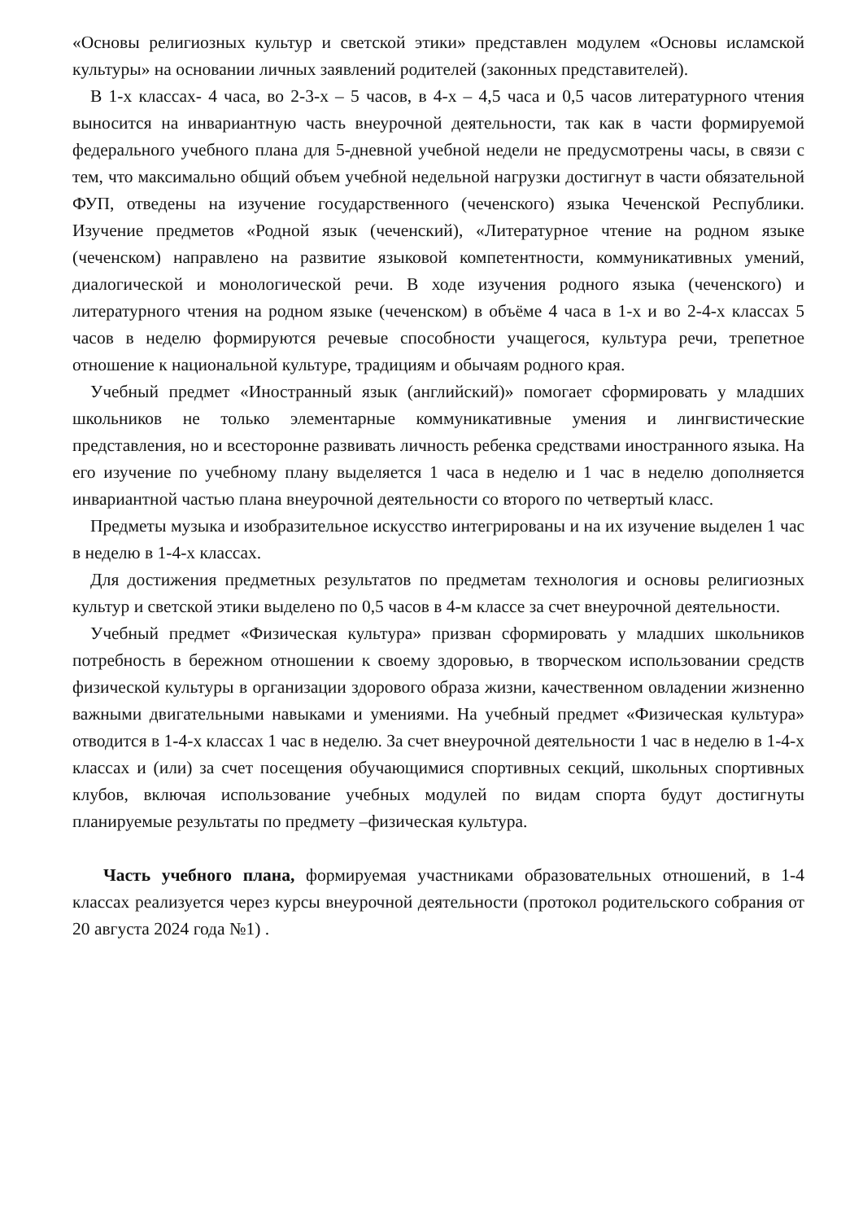«Основы религиозных культур и светской этики» представлен модулем «Основы исламской культуры» на основании личных заявлений родителей (законных представителей).
В 1-х классах- 4 часа, во 2-3-х – 5 часов, в 4-х – 4,5 часа и 0,5 часов литературного чтения выносится на инвариантную часть внеурочной деятельности, так как в части формируемой федерального учебного плана для 5-дневной учебной недели не предусмотрены часы, в связи с тем, что максимально общий объем учебной недельной нагрузки достигнут в части обязательной ФУП, отведены на изучение государственного (чеченского) языка Чеченской Республики. Изучение предметов «Родной язык (чеченский), «Литературное чтение на родном языке (чеченском) направлено на развитие языковой компетентности, коммуникативных умений, диалогической и монологической речи. В ходе изучения родного языка (чеченского) и литературного чтения на родном языке (чеченском) в объёме 4 часа в 1-х и во 2-4-х классах 5 часов в неделю формируются речевые способности учащегося, культура речи, трепетное отношение к национальной культуре, традициям и обычаям родного края.
Учебный предмет «Иностранный язык (английский)» помогает сформировать у младших школьников не только элементарные коммуникативные умения и лингвистические представления, но и всесторонне развивать личность ребенка средствами иностранного языка. На его изучение по учебному плану выделяется 1 часа в неделю и 1 час в неделю дополняется инвариантной частью плана внеурочной деятельности со второго по четвертый класс.
Предметы музыка и изобразительное искусство интегрированы и на их изучение выделен 1 час в неделю в 1-4-х классах.
Для достижения предметных результатов по предметам технология и основы религиозных культур и светской этики выделено по 0,5 часов в 4-м классе за счет внеурочной деятельности.
Учебный предмет «Физическая культура» призван сформировать у младших школьников потребность в бережном отношении к своему здоровью, в творческом использовании средств физической культуры в организации здорового образа жизни, качественном овладении жизненно важными двигательными навыками и умениями. На учебный предмет «Физическая культура» отводится в 1-4-х классах 1 час в неделю. За счет внеурочной деятельности 1 час в неделю в 1-4-х классах и (или) за счет посещения обучающимися спортивных секций, школьных спортивных клубов, включая использование учебных модулей по видам спорта будут достигнуты планируемые результаты по предмету –физическая культура.
Часть учебного плана, формируемая участниками образовательных отношений, в 1-4 классах реализуется через курсы внеурочной деятельности (протокол родительского собрания от 20 августа 2024 года №1) .